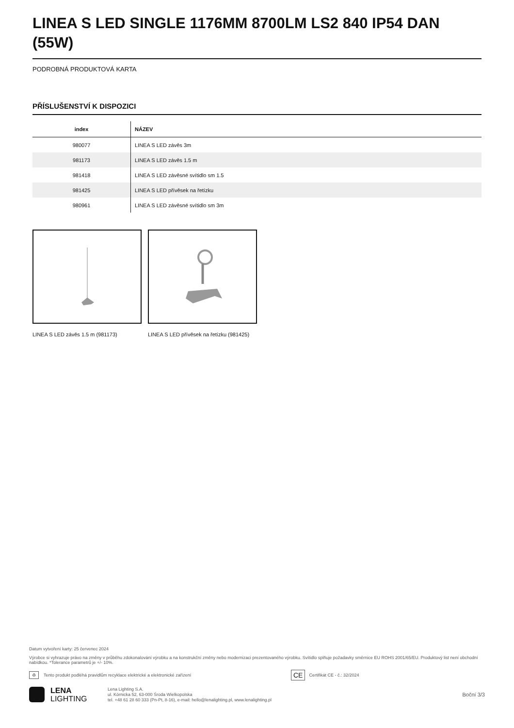LINEA S LED SINGLE 1176MM 8700LM LS2 840 IP54 DAN (55W)
PODROBNÁ PRODUKTOVÁ KARTA
PŘÍSLUŠENSTVÍ K DISPOZICI
| index | NÁZEV |
| --- | --- |
| 980077 | LINEA S LED závěs 3m |
| 981173 | LINEA S LED závěs 1.5 m |
| 981418 | LINEA S LED závěsné svítidlo sm 1.5 |
| 981425 | LINEA S LED přívěsek na řetízku |
| 980961 | LINEA S LED závěsné svítidlo sm 3m |
LINEA S LED závěs 1.5 m (981173) LINEA S LED přívěsek na řetízku (981425)
Datum vytvoření karty: 25 červenec 2024
Výrobce si vyhrazuje právo na změny v průběhu zdokonalování výrobku a na konstrukční změny nebo modernizaci prezentovaného výrobku. Svítidlo splňuje požadavky směrnice EU ROHS 2001/65/EU. Produktový list není obchodní nabídkou. *Tolerance parametrů je +/- 10%.
♻ Tento produkt podléhá pravidlům recyklace elektrické a elektronické zařízení CE Certifikát CE - č.: 32/2024
LENA
LIGHTING
Lena Lighting S.A.
ul. Kórnicka 52, 63-000 Środa Wielkopolska
tel. +48 61 28 60 333 (Pn-Pt, 8-16), e-mail: hello@lenalighting.pl, www.lenalighting.pl
Boční 3/3